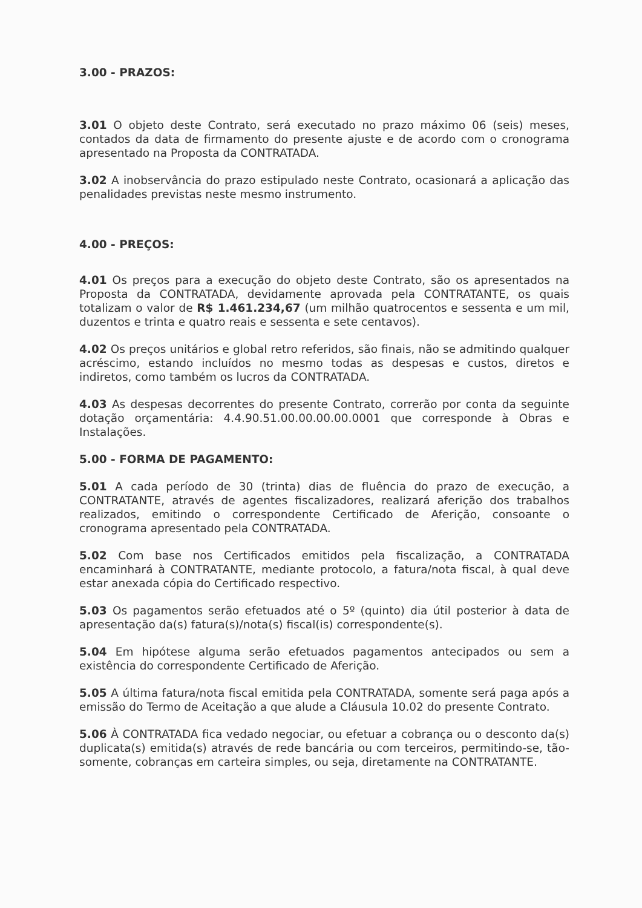3.00 - PRAZOS:
3.01 O objeto deste Contrato, será executado no prazo máximo 06 (seis) meses, contados da data de firmamento do presente ajuste e de acordo com o cronograma apresentado na Proposta da CONTRATADA.
3.02 A inobservância do prazo estipulado neste Contrato, ocasionará a aplicação das penalidades previstas neste mesmo instrumento.
4.00 - PREÇOS:
4.01 Os preços para a execução do objeto deste Contrato, são os apresentados na Proposta da CONTRATADA, devidamente aprovada pela CONTRATANTE, os quais totalizam o valor de R$ 1.461.234,67 (um milhão quatrocentos e sessenta e um mil, duzentos e trinta e quatro reais e sessenta e sete centavos).
4.02 Os preços unitários e global retro referidos, são finais, não se admitindo qualquer acréscimo, estando incluídos no mesmo todas as despesas e custos, diretos e indiretos, como também os lucros da CONTRATADA.
4.03 As despesas decorrentes do presente Contrato, correrão por conta da seguinte dotação orçamentária: 4.4.90.51.00.00.00.00.0001 que corresponde à Obras e Instalações.
5.00 - FORMA DE PAGAMENTO:
5.01 A cada período de 30 (trinta) dias de fluência do prazo de execução, a CONTRATANTE, através de agentes fiscalizadores, realizará aferição dos trabalhos realizados, emitindo o correspondente Certificado de Aferição, consoante o cronograma apresentado pela CONTRATADA.
5.02 Com base nos Certificados emitidos pela fiscalização, a CONTRATADA encaminhará à CONTRATANTE, mediante protocolo, a fatura/nota fiscal, à qual deve estar anexada cópia do Certificado respectivo.
5.03 Os pagamentos serão efetuados até o 5º (quinto) dia útil posterior à data de apresentação da(s) fatura(s)/nota(s) fiscal(is) correspondente(s).
5.04 Em hipótese alguma serão efetuados pagamentos antecipados ou sem a existência do correspondente Certificado de Aferição.
5.05 A última fatura/nota fiscal emitida pela CONTRATADA, somente será paga após a emissão do Termo de Aceitação a que alude a Cláusula 10.02 do presente Contrato.
5.06 À CONTRATADA fica vedado negociar, ou efetuar a cobrança ou o desconto da(s) duplicata(s) emitida(s) através de rede bancária ou com terceiros, permitindo-se, tão-somente, cobranças em carteira simples, ou seja, diretamente na CONTRATANTE.